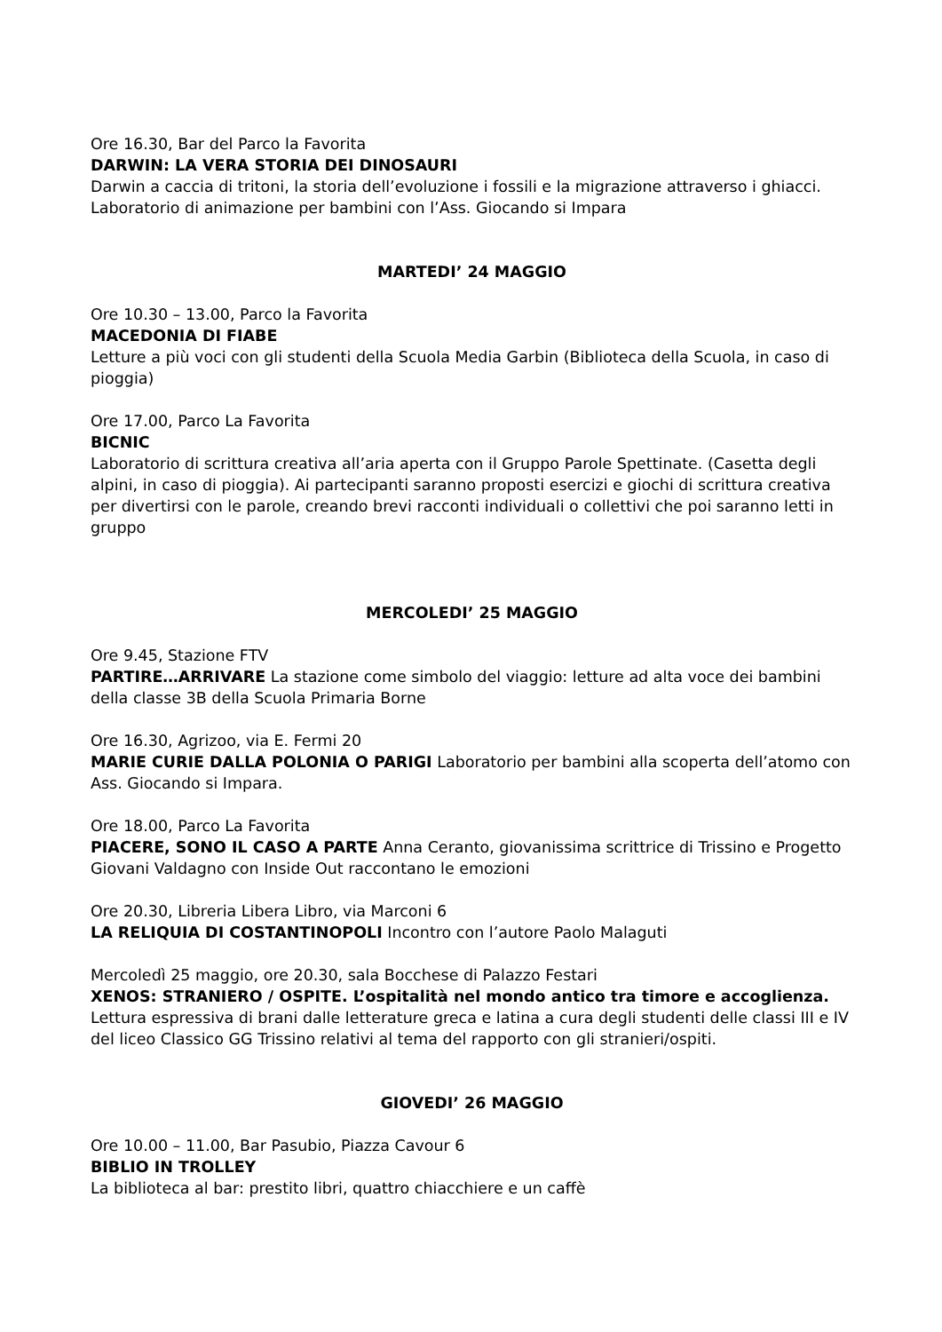Ore 16.30, Bar del Parco la Favorita
DARWIN: LA VERA STORIA DEI DINOSAURI
Darwin a caccia di tritoni, la storia dell’evoluzione i fossili e la migrazione attraverso i ghiacci. Laboratorio di animazione per bambini con l’Ass. Giocando si Impara
MARTEDI’ 24 MAGGIO
Ore 10.30 – 13.00, Parco la Favorita
MACEDONIA DI FIABE
Letture a più voci con gli studenti della Scuola Media Garbin (Biblioteca della Scuola, in caso di pioggia)
Ore 17.00, Parco La Favorita
BICNIC
Laboratorio di scrittura creativa all’aria aperta con il Gruppo Parole Spettinate. (Casetta degli alpini, in caso di pioggia). Ai partecipanti saranno proposti esercizi e giochi di scrittura creativa per divertirsi con le parole, creando brevi racconti individuali o collettivi che poi saranno letti in gruppo
MERCOLEDI’ 25 MAGGIO
Ore 9.45, Stazione FTV
PARTIRE…ARRIVARE La stazione come simbolo del viaggio: letture ad alta voce dei bambini della classe 3B della Scuola Primaria Borne
Ore 16.30, Agrizoo, via E. Fermi 20
MARIE CURIE DALLA POLONIA O PARIGI Laboratorio per bambini alla scoperta dell’atomo con Ass. Giocando si Impara.
Ore 18.00, Parco La Favorita
PIACERE, SONO IL CASO A PARTE Anna Ceranto, giovanissima scrittrice di Trissino e Progetto Giovani Valdagno con Inside Out raccontano le emozioni
Ore 20.30, Libreria Libera Libro, via Marconi 6
LA RELIQUIA DI COSTANTINOPOLI Incontro con l’autore Paolo Malaguti
Mercoledì 25 maggio, ore 20.30, sala Bocchese di Palazzo Festari
XENOS: STRANIERO / OSPITE. L’ospitalità nel mondo antico tra timore e accoglienza.
Lettura espressiva di brani dalle letterature greca e latina a cura degli studenti delle classi III e IV del liceo Classico GG Trissino relativi al tema del rapporto con gli stranieri/ospiti.
GIOVEDI’ 26 MAGGIO
Ore 10.00 – 11.00, Bar Pasubio, Piazza Cavour 6
BIBLIO IN TROLLEY
La biblioteca al bar: prestito libri, quattro chiacchiere e un caffè